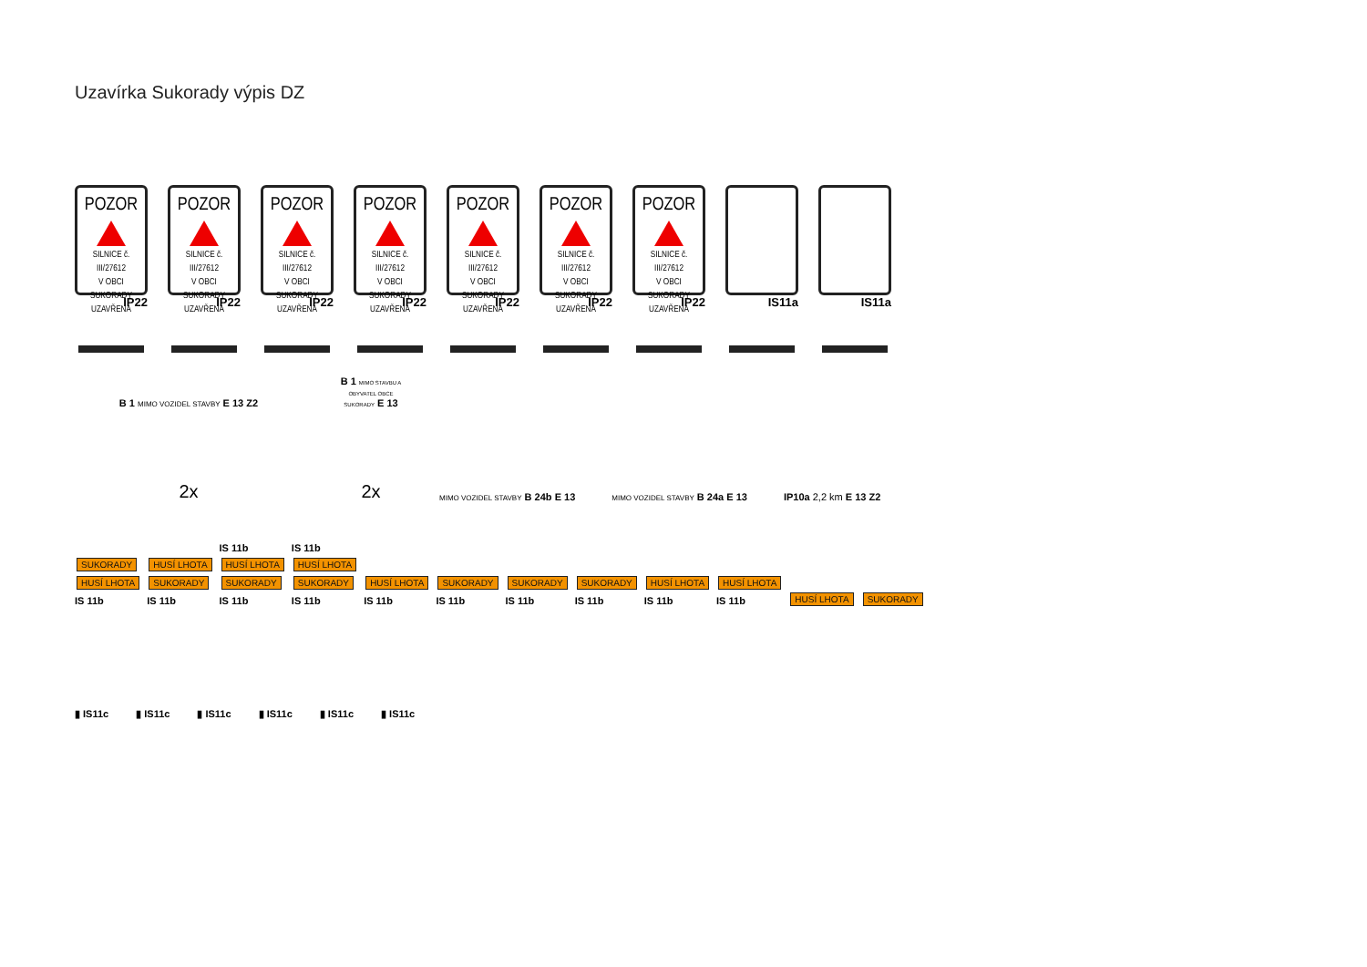Uzavírka Sukorady výpis DZ
POZOR
SILNICE č. III/27612
V OBCI SUKORADY
UZAVŘENA
IP22
POZOR
SILNICE č. III/27612
V OBCI SUKORADY
UZAVŘENA
IP22
POZOR
SILNICE č. III/27612
V OBCI SUKORADY
UZAVŘENA
IP22
POZOR
SILNICE č. III/27612
V OBCI SUKORADY
UZAVŘENA
IP22
POZOR
SILNICE č. III/27612
V OBCI SUKORADY
UZAVŘENA
IP22
POZOR
SILNICE č. III/27612
V OBCI SUKORADY
UZAVŘENA
IP22
POZOR
SILNICE č. III/27612
V OBCI SUKORADY
UZAVŘENA
IP22
IS11a
IS11a
B 1 MIMO VOZIDEL STAVBY E 13 Z2
2x
B 1 MIMO STAVBU A OBYVATEL OBCE SUKORADY E 13
2x
MIMO VOZIDEL STAVBY B 24b E 13
MIMO VOZIDEL STAVBY B 24a E 13
IP10a 2,2 km E 13 Z2
SUKORADY
HUSÍ LHOTA
IS 11b
HUSÍ LHOTA
SUKORADY
IS 11b
IS 11b
HUSÍ LHOTA
SUKORADY
IS 11b
IS 11b
HUSÍ LHOTA
SUKORADY
IS 11b
HUSÍ LHOTA
IS 11b
SUKORADY
IS 11b
SUKORADY
IS 11b
SUKORADY
IS 11b
HUSÍ LHOTA
IS 11b
HUSÍ LHOTA
IS 11b
HUSÍ LHOTA
SUKORADY
▮ IS11c
▮ IS11c
▮ IS11c
▮ IS11c
▮ IS11c
▮ IS11c